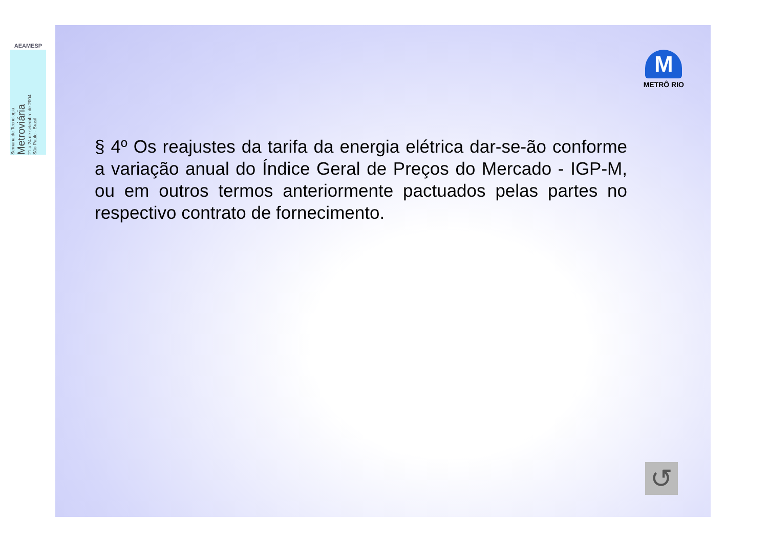AEAMESP
Semana de Tecnologia
Metroviária
21 a 24 de setembro de 2004
São Paulo - Brasil
M
METRÔ RIO
§ 4º Os reajustes da tarifa da energia elétrica dar-se-ão conforme a variação anual do Índice Geral de Preços do Mercado - IGP-M, ou em outros termos anteriormente pactuados pelas partes no respectivo contrato de fornecimento.
↺